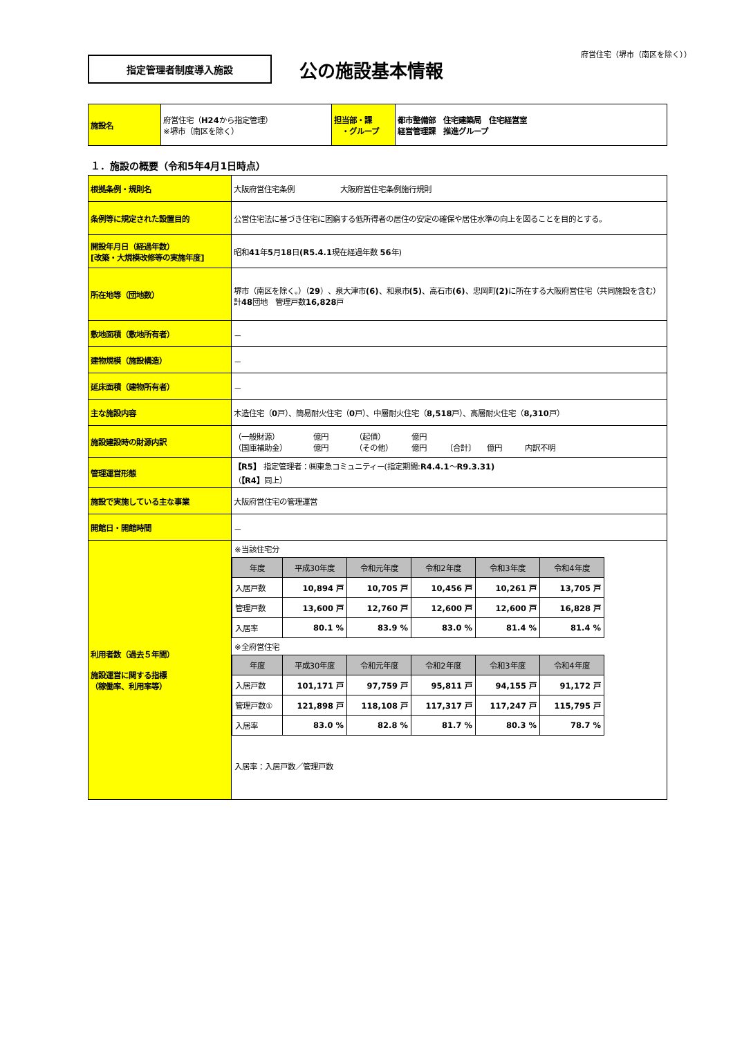府営住宅（堺市（南区を除く））
指定管理者制度導入施設
公の施設基本情報
| 施設名 | 府営住宅（ H24 から指定管理） ※堺市（南区を除く） | 担当部・課 ・グループ | 都市整備部 住宅建築局 住宅経営室 経営管理課 推進グループ |
１．施設の概要（令和5年4月1日時点）
| 根拠条例・規則名 | 大阪府営住宅条例 大阪府営住宅条例施行規則 |
| 条例等に規定された設置目的 | 公営住宅法に基づき住宅に困窮する低所得者の居住の安定の確保や居住水準の向上を図ることを目的とする。 |
| 開設年月日（経過年数） [改築・大規模改修等の実施年度] | 昭和 41 年 5 月 18 日 (R5.4.1 現在経過年数 56 年) |
| 所在地等（団地数） | 堺市（南区を除く。）（ 29 ）、泉大津市 (6) 、和泉市 (5) 、高石市 (6) 、忠岡町 (2) に所在する大阪府営住宅（共同施設を含む） 計 48 団地 管理戸数 16,828 戸 |
| 敷地面積（敷地所有者） | － |
| 建物規模（施設構造） | － |
| 延床面積（建物所有者） | － |
| 主な施設内容 | 木造住宅（ 0 戸）、簡易耐火住宅（ 0 戸）、中層耐火住宅（ 8,518 戸）、高層耐火住宅（ 8,310 戸） |
| 施設建設時の財源内訳 | （一般財源） 億円 （起債） 億円 （国庫補助金） 億円 （その他） 億円 〔合計〕 億円 内訳不明 |
| 管理運営形態 | 【R5】 指定管理者：㈱東急コミュニティー(指定期間: R4.4.1 ～ R9.3.31) （ 【R4】 同上） |
| 施設で実施している主な事業 | 大阪府営住宅の管理運営 |
| 開館日・開館時間 | － |
| 利用者数（過去５年間） 施設運営に関する指標 （稼働率、利用率等） | ※当該住宅分 / 年度 / 平成30年度 / 令和元年度 / 令和2年度 / 令和3年度 / 令和4年度 / / --- / --- / --- / --- / --- / --- / / 入居戸数 / 10,894 戸 / 10,705 戸 / 10,456 戸 / 10,261 戸 / 13,705 戸 / / 管理戸数 / 13,600 戸 / 12,760 戸 / 12,600 戸 / 12,600 戸 / 16,828 戸 / / 入居率 / 80.1 % / 83.9 % / 83.0 % / 81.4 % / 81.4 % / ※全府営住宅 / 年度 / 平成30年度 / 令和元年度 / 令和2年度 / 令和3年度 / 令和4年度 / / --- / --- / --- / --- / --- / --- / / 入居戸数 / 101,171 戸 / 97,759 戸 / 95,811 戸 / 94,155 戸 / 91,172 戸 / / 管理戸数① / 121,898 戸 / 118,108 戸 / 117,317 戸 / 117,247 戸 / 115,795 戸 / / 入居率 / 83.0 % / 82.8 % / 81.7 % / 80.3 % / 78.7 % / 入居率：入居戸数／管理戸数 |